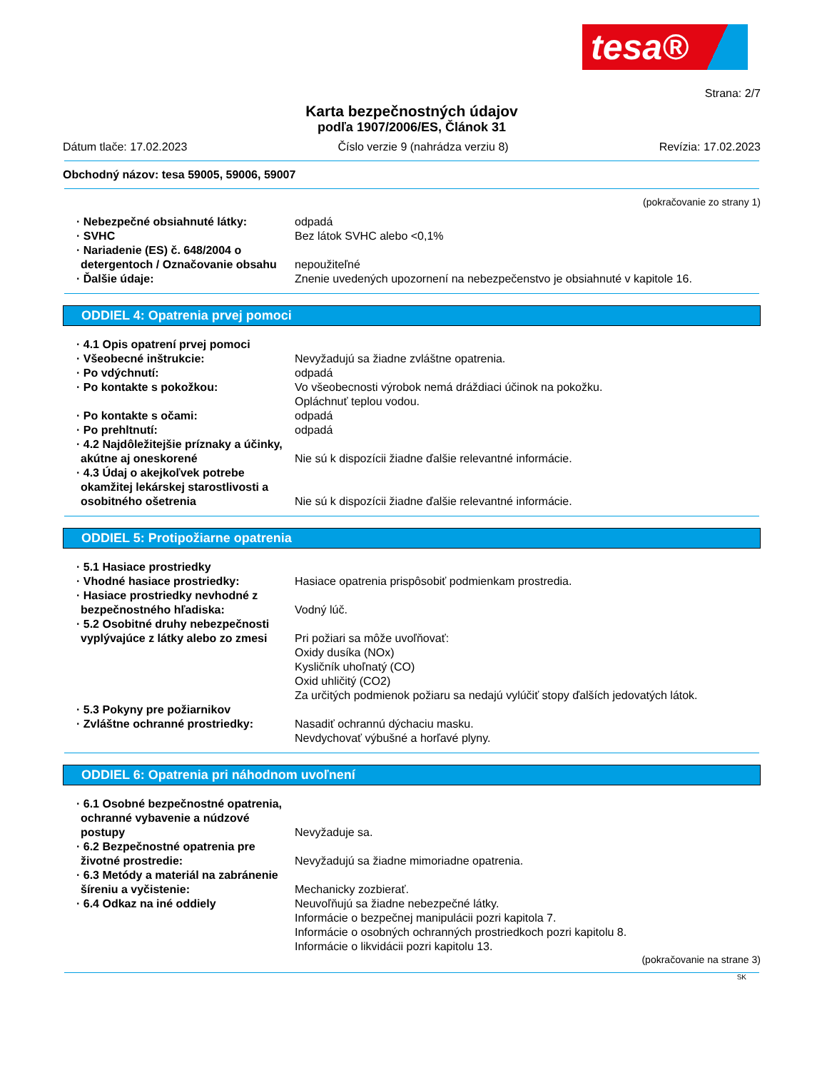tesa®
Strana: 2/7
Karta bezpečnostných údajov
podľa 1907/2006/ES, Článok 31
Dátum tlače: 17.02.2023 Číslo verzie 9 (nahrádza verziu 8) Revízia: 17.02.2023
Obchodný názov: tesa 59005, 59006, 59007
(pokračovanie zo strany 1)
· Nebezpečné obsiahnuté látky: odpadá
· SVHC Bez látok SVHC alebo <0,1%
· Nariadenie (ES) č. 648/2004 o detergentoch / Označovanie obsahu
nepoužiteľné
· Ďalšie údaje: Znenie uvedených upozornení na nebezpečenstvo je obsiahnuté v kapitole 16.
ODDIEL 4: Opatrenia prvej pomoci
· 4.1 Opis opatrení prvej pomoci
· Všeobecné inštrukcie: Nevyžadujú sa žiadne zvláštne opatrenia.
· Po vdýchnutí: odpadá
· Po kontakte s pokožkou: Vo všeobecnosti výrobok nemá dráždiaci účinok na pokožku.
Opláchnuť teplou vodou.
· Po kontakte s očami: odpadá
· Po prehltnutí: odpadá
· 4.2 Najdôležitejšie príznaky a účinky, akútne aj oneskorené
Nie sú k dispozícii žiadne ďalšie relevantné informácie.
· 4.3 Údaj o akejkoľvek potrebe okamžitej lekárskej starostlivosti a osobitného ošetrenia
Nie sú k dispozícii žiadne ďalšie relevantné informácie.
ODDIEL 5: Protipožiarne opatrenia
· 5.1 Hasiace prostriedky
· Vhodné hasiace prostriedky: Hasiace opatrenia prispôsobiť podmienkam prostredia.
· Hasiace prostriedky nevhodné z bezpečnostného hľadiska:
Vodný lúč.
· 5.2 Osobitné druhy nebezpečnosti vyplývajúce z látky alebo zo zmesi
Pri požiari sa môže uvoľňovať:
Oxidy dusíka (NOx)
Kysličník uhoľnatý (CO)
Oxid uhličitý (CO2)
Za určitých podmienok požiaru sa nedajú vylúčiť stopy ďalších jedovatých látok.
· 5.3 Pokyny pre požiarnikov
· Zvláštne ochranné prostriedky:
Nasadiť ochrannú dýchaciu masku.
Nevdychovať výbušné a horľavé plyny.
ODDIEL 6: Opatrenia pri náhodnom uvoľnení
· 6.1 Osobné bezpečnostné opatrenia, ochranné vybavenie a núdzové postupy
Nevyžaduje sa.
· 6.2 Bezpečnostné opatrenia pre životné prostredie:
Nevyžadujú sa žiadne mimoriadne opatrenia.
· 6.3 Metódy a materiál na zabránenie šíreniu a vyčistenie:
Mechanicky zozbierať.
· 6.4 Odkaz na iné oddiely Neuvoľňujú sa žiadne nebezpečné látky.
Informácie o bezpečnej manipulácii pozri kapitola 7.
Informácie o osobných ochranných prostriedkoch pozri kapitolu 8.
Informácie o likvidácii pozri kapitolu 13.
(pokračovanie na strane 3)
SK